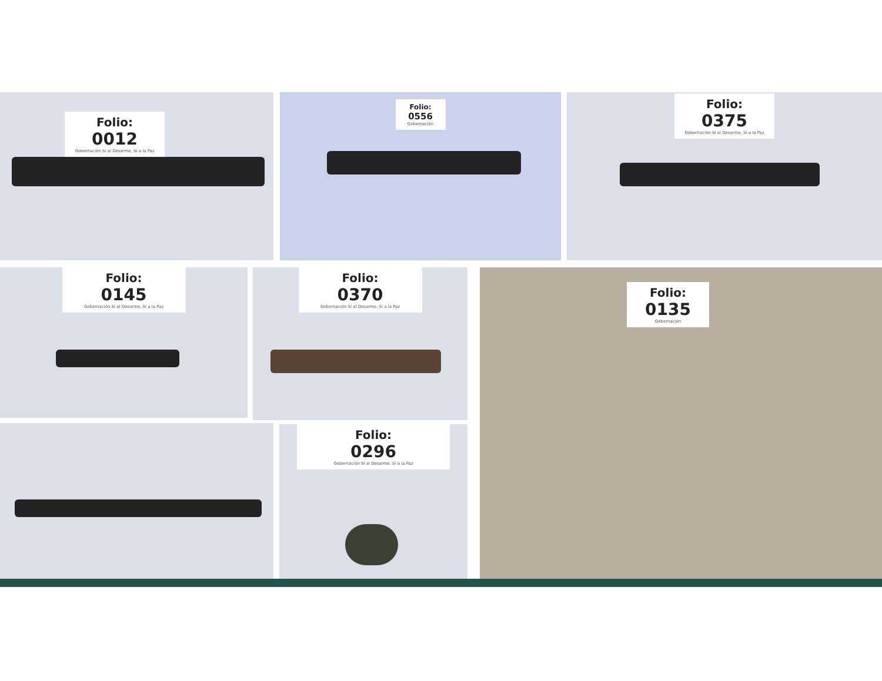Folio:
0012
Gobernación Sí al Desarme, Sí a la Paz
Folio:
0556
Gobernación
Folio:
0375
Gobernación Sí al Desarme, Sí a la Paz
Folio:
0145
Gobernación Sí al Desarme, Sí a la Paz
Folio:
0370
Gobernación Sí al Desarme, Sí a la Paz
Folio:
0135
Gobernación
Folio:
0296
Gobernación Sí al Desarme, Sí a la Paz